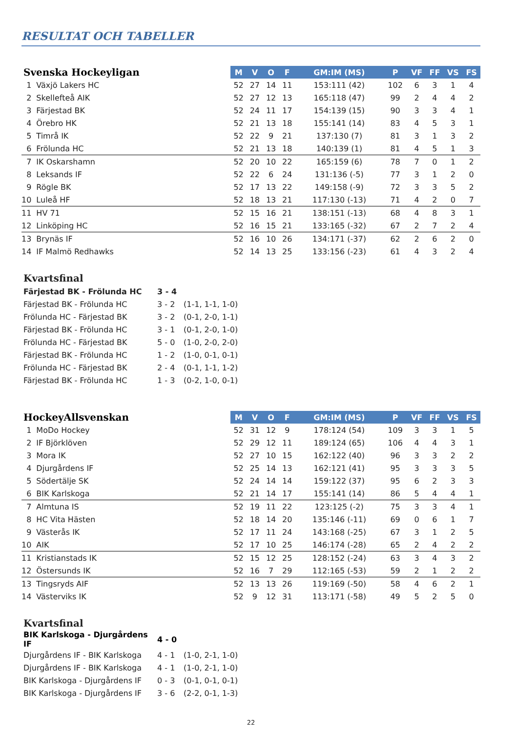RESULTAT OCH TABELLER
| Svenska Hockeyligan | | M | V | O | F | GM:IM (MS) | P | VF | FF | VS | FS |
| --- | --- | --- | --- | --- | --- | --- | --- | --- | --- | --- | --- |
| 1 | Växjö Lakers HC | 52 | 27 | 14 | 11 | 153:111 (42) | 102 | 6 | 3 | 1 | 4 |
| 2 | Skellefteå AIK | 52 | 27 | 12 | 13 | 165:118 (47) | 99 | 2 | 4 | 4 | 2 |
| 3 | Färjestad BK | 52 | 24 | 11 | 17 | 154:139 (15) | 90 | 3 | 3 | 4 | 1 |
| 4 | Örebro HK | 52 | 21 | 13 | 18 | 155:141 (14) | 83 | 4 | 5 | 3 | 1 |
| 5 | Timrå IK | 52 | 22 | 9 | 21 | 137:130 (7) | 81 | 3 | 1 | 3 | 2 |
| 6 | Frölunda HC | 52 | 21 | 13 | 18 | 140:139 (1) | 81 | 4 | 5 | 1 | 3 |
| 7 | IK Oskarshamn | 52 | 20 | 10 | 22 | 165:159 (6) | 78 | 7 | 0 | 1 | 2 |
| 8 | Leksands IF | 52 | 22 | 6 | 24 | 131:136 (-5) | 77 | 3 | 1 | 2 | 0 |
| 9 | Rögle BK | 52 | 17 | 13 | 22 | 149:158 (-9) | 72 | 3 | 3 | 5 | 2 |
| 10 | Luleå HF | 52 | 18 | 13 | 21 | 117:130 (-13) | 71 | 4 | 2 | 0 | 7 |
| 11 | HV 71 | 52 | 15 | 16 | 21 | 138:151 (-13) | 68 | 4 | 8 | 3 | 1 |
| 12 | Linköping HC | 52 | 16 | 15 | 21 | 133:165 (-32) | 67 | 2 | 7 | 2 | 4 |
| 13 | Brynäs IF | 52 | 16 | 10 | 26 | 134:171 (-37) | 62 | 2 | 6 | 2 | 0 |
| 14 | IF Malmö Redhawks | 52 | 14 | 13 | 25 | 133:156 (-23) | 61 | 4 | 3 | 2 | 4 |
Kvartsfinal
| Färjestad BK - Frölunda HC | 3 - 4 | |
| Färjestad BK - Frölunda HC | 3 - 2 | (1-1, 1-1, 1-0) |
| Frölunda HC - Färjestad BK | 3 - 2 | (0-1, 2-0, 1-1) |
| Färjestad BK - Frölunda HC | 3 - 1 | (0-1, 2-0, 1-0) |
| Frölunda HC - Färjestad BK | 5 - 0 | (1-0, 2-0, 2-0) |
| Färjestad BK - Frölunda HC | 1 - 2 | (1-0, 0-1, 0-1) |
| Frölunda HC - Färjestad BK | 2 - 4 | (0-1, 1-1, 1-2) |
| Färjestad BK - Frölunda HC | 1 - 3 | (0-2, 1-0, 0-1) |
| HockeyAllsvenskan | | M | V | O | F | GM:IM (MS) | P | VF | FF | VS | FS |
| --- | --- | --- | --- | --- | --- | --- | --- | --- | --- | --- | --- |
| 1 | MoDo Hockey | 52 | 31 | 12 | 9 | 178:124 (54) | 109 | 3 | 3 | 1 | 5 |
| 2 | IF Björklöven | 52 | 29 | 12 | 11 | 189:124 (65) | 106 | 4 | 4 | 3 | 1 |
| 3 | Mora IK | 52 | 27 | 10 | 15 | 162:122 (40) | 96 | 3 | 3 | 2 | 2 |
| 4 | Djurgårdens IF | 52 | 25 | 14 | 13 | 162:121 (41) | 95 | 3 | 3 | 3 | 5 |
| 5 | Södertälje SK | 52 | 24 | 14 | 14 | 159:122 (37) | 95 | 6 | 2 | 3 | 3 |
| 6 | BIK Karlskoga | 52 | 21 | 14 | 17 | 155:141 (14) | 86 | 5 | 4 | 4 | 1 |
| 7 | Almtuna IS | 52 | 19 | 11 | 22 | 123:125 (-2) | 75 | 3 | 3 | 4 | 1 |
| 8 | HC Vita Hästen | 52 | 18 | 14 | 20 | 135:146 (-11) | 69 | 0 | 6 | 1 | 7 |
| 9 | Västerås IK | 52 | 17 | 11 | 24 | 143:168 (-25) | 67 | 3 | 1 | 2 | 5 |
| 10 | AIK | 52 | 17 | 10 | 25 | 146:174 (-28) | 65 | 2 | 4 | 2 | 2 |
| 11 | Kristianstads IK | 52 | 15 | 12 | 25 | 128:152 (-24) | 63 | 3 | 4 | 3 | 2 |
| 12 | Östersunds IK | 52 | 16 | 7 | 29 | 112:165 (-53) | 59 | 2 | 1 | 2 | 2 |
| 13 | Tingsryds AIF | 52 | 13 | 13 | 26 | 119:169 (-50) | 58 | 4 | 6 | 2 | 1 |
| 14 | Västerviks IK | 52 | 9 | 12 | 31 | 113:171 (-58) | 49 | 5 | 2 | 5 | 0 |
Kvartsfinal
| BIK Karlskoga - Djurgårdens IF | 4 - 0 | |
| Djurgårdens IF - BIK Karlskoga | 4 - 1 | (1-0, 2-1, 1-0) |
| Djurgårdens IF - BIK Karlskoga | 4 - 1 | (1-0, 2-1, 1-0) |
| BIK Karlskoga - Djurgårdens IF | 0 - 3 | (0-1, 0-1, 0-1) |
| BIK Karlskoga - Djurgårdens IF | 3 - 6 | (2-2, 0-1, 1-3) |
22